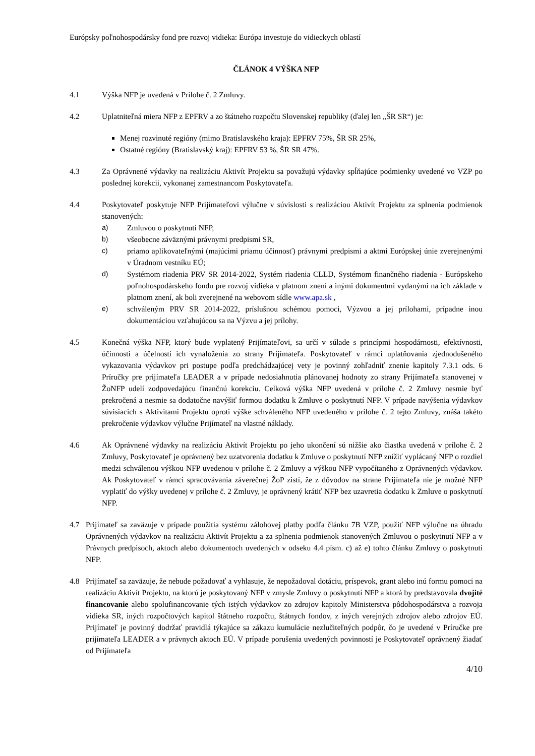Európsky poľnohospodársky fond pre rozvoj vidieka: Európa investuje do vidieckych oblastí
ČLÁNOK 4 VÝŠKA NFP
4.1 Výška NFP je uvedená v Prílohe č. 2 Zmluvy.
4.2 Uplatniteľná miera NFP z EPFRV a zo štátneho rozpočtu Slovenskej republiky (ďalej len „ŠR SR“) je:
Menej rozvinuté regióny (mimo Bratislavského kraja): EPFRV 75%, ŠR SR 25%,
Ostatné regióny (Bratislavský kraj): EPFRV 53 %, ŠR SR 47%.
4.3 Za Oprávnené výdavky na realizáciu Aktivít Projektu sa považujú výdavky spĺňajúce podmienky uvedené vo VZP po poslednej korekcii, vykonanej zamestnancom Poskytovateľa.
4.4 Poskytovateľ poskytuje NFP Prijímateľovi výlučne v súvislosti s realizáciou Aktivít Projektu za splnenia podmienok stanovených:
a) Zmluvou o poskytnutí NFP,
b) všeobecne záväznými právnymi predpismi SR,
c) priamo aplikovateľnými (majúcimi priamu účinnosť) právnymi predpismi a aktmi Európskej únie zverejnenými v Úradnom vestníku EÚ;
d) Systémom riadenia PRV SR 2014-2022, Systém riadenia CLLD, Systémom finančného riadenia - Európskeho poľnohospodárskeho fondu pre rozvoj vidieka v platnom znení a inými dokumentmi vydanými na ich základe v platnom znení, ak boli zverejnené na webovom sídle www.apa.sk ,
e) schváleným PRV SR 2014-2022, príslušnou schémou pomoci, Výzvou a jej prílohami, prípadne inou dokumentáciou vzťahujúcou sa na Výzvu a jej prílohy.
4.5 Konečná výška NFP, ktorý bude vyplatený Prijímateľovi, sa určí v súlade s princípmi hospodárnosti, efektívnosti, účinnosti a účelnosti ich vynaloženia zo strany Prijímateľa. Poskytovateľ v rámci uplatňovania zjednodušeného vykazovania výdavkov pri postupe podľa predchádzajúcej vety je povinný zohľadniť znenie kapitoly 7.3.1 ods. 6 Príručky pre prijímateľa LEADER a v prípade nedosiahnutia plánovanej hodnoty zo strany Prijímateľa stanovenej v ŽoNFP udelí zodpovedajúcu finančnú korekciu. Celková výška NFP uvedená v prílohe č. 2 Zmluvy nesmie byť prekročená a nesmie sa dodatočne navýšiť formou dodatku k Zmluve o poskytnutí NFP. V prípade navýšenia výdavkov súvisiacich s Aktivitami Projektu oproti výške schváleného NFP uvedeného v prílohe č. 2 tejto Zmluvy, znáša takéto prekročenie výdavkov výlučne Prijímateľ na vlastné náklady.
4.6 Ak Oprávnené výdavky na realizáciu Aktivít Projektu po jeho ukončení sú nižšie ako čiastka uvedená v prílohe č. 2 Zmluvy, Poskytovateľ je oprávnený bez uzatvorenia dodatku k Zmluve o poskytnutí NFP znížiť vyplácaný NFP o rozdiel medzi schválenou výškou NFP uvedenou v prílohe č. 2 Zmluvy a výškou NFP vypočítaného z Oprávnených výdavkov. Ak Poskytovateľ v rámci spracovávania záverečnej ŽoP zistí, že z dôvodov na strane Prijímateľa nie je možné NFP vyplatiť do výšky uvedenej v prílohe č. 2 Zmluvy, je oprávnený krátiť NFP bez uzavretia dodatku k Zmluve o poskytnutí NFP.
4.7 Prijímateľ sa zaväzuje v prípade použitia systému zálohovej platby podľa článku 7B VZP, použiť NFP výlučne na úhradu Oprávnených výdavkov na realizáciu Aktivít Projektu a za splnenia podmienok stanovených Zmluvou o poskytnutí NFP a v Právnych predpisoch, aktoch alebo dokumentoch uvedených v odseku 4.4 písm. c) až e) tohto článku Zmluvy o poskytnutí NFP.
4.8 Prijímateľ sa zaväzuje, že nebude požadovať a vyhlasuje, že nepožadoval dotáciu, príspevok, grant alebo inú formu pomoci na realizáciu Aktivít Projektu, na ktorú je poskytovaný NFP v zmysle Zmluvy o poskytnutí NFP a ktorá by predstavovala dvojité financovanie alebo spolufinancovanie tých istých výdavkov zo zdrojov kapitoly Ministerstva pôdohospodárstva a rozvoja vidieka SR, iných rozpočtových kapitol štátneho rozpočtu, štátnych fondov, z iných verejných zdrojov alebo zdrojov EÚ. Prijímateľ je povinný dodržať pravidlá týkajúce sa zákazu kumulácie nezlučiteľných podpôr, čo je uvedené v Príručke pre prijímateľa LEADER a v právnych aktoch EÚ. V prípade porušenia uvedených povinností je Poskytovateľ oprávnený žiadať od Prijímateľa
4/10